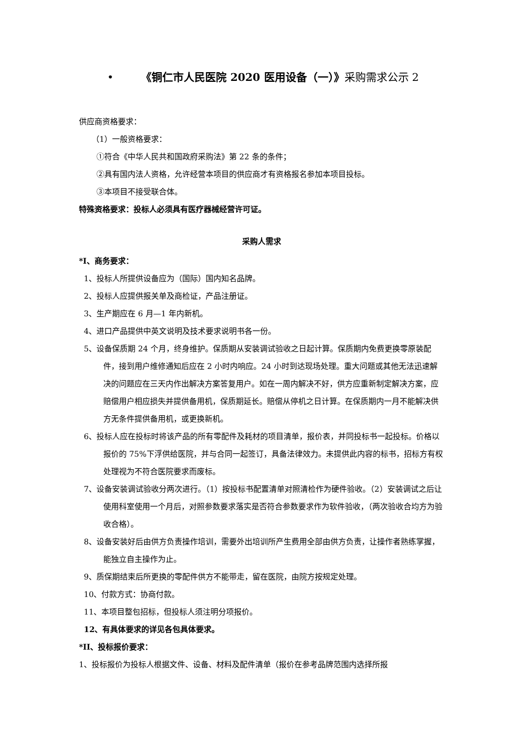• 《铜仁市人民医院 2020 医用设备（一）》采购需求公示 2
供应商资格要求：
（1）一般资格要求：
①符合《中华人民共和国政府采购法》第 22 条的条件；
②具有国内法人资格，允许经营本项目的供应商才有资格报名参加本项目投标。
③本项目不接受联合体。
特殊资格要求：投标人必须具有医疗器械经营许可证。
采购人需求
*I、商务要求：
1、投标人所提供设备应为（国际）国内知名品牌。
2、投标人应提供报关单及商检证，产品注册证。
3、生产期应在 6 月—1 年内新机。
4、进口产品提供中英文说明及技术要求说明书各一份。
5、设备保质期 24 个月，终身维护。保质期从安装调试验收之日起计算。保质期内免费更换零原装配件，接到用户维修通知后应在 2 小时内响应。24 小时到达现场处理。重大问题或其他无法迅速解决的问题应在三天内作出解决方案答复用户。如在一周内解决不好，供方应重新制定解决方案，应赔偿用户相应损失并提供备用机，保质期延长。赔偿从停机之日计算。在保质期内一月不能解决供方无条件提供备用机，或更换新机。
6、投标人应在投标时将该产品的所有零配件及耗材的项目清单，报价表，并同投标书一起投标。价格以报价的 75%下浮供给医院，并与合同一起签订，具备法律效力。未提供此内容的标书，招标方有权处理视为不符合医院要求而废标。
7、设备安装调试验收分两次进行。（1）按投标书配置清单对照清检作为硬件验收。（2）安装调试之后让使用科室使用一个月后，对照参数要求落实是否符合参数要求作为软件验收，（两次验收合均方为验收合格）。
8、设备安装好后由供方负责操作培训，需要外出培训所产生费用全部由供方负责，让操作者熟练掌握，能独立自主操作为止。
9、质保期结束后所更换的零配件供方不能带走，留在医院，由院方按规定处理。
10、付款方式：协商付款。
11、本项目整包招标，但投标人须注明分项报价。
12、有具体要求的详见各包具体要求。
*II、投标报价要求：
1、投标报价为投标人根据文件、设备、材料及配件清单（报价在参考品牌范围内选择所报